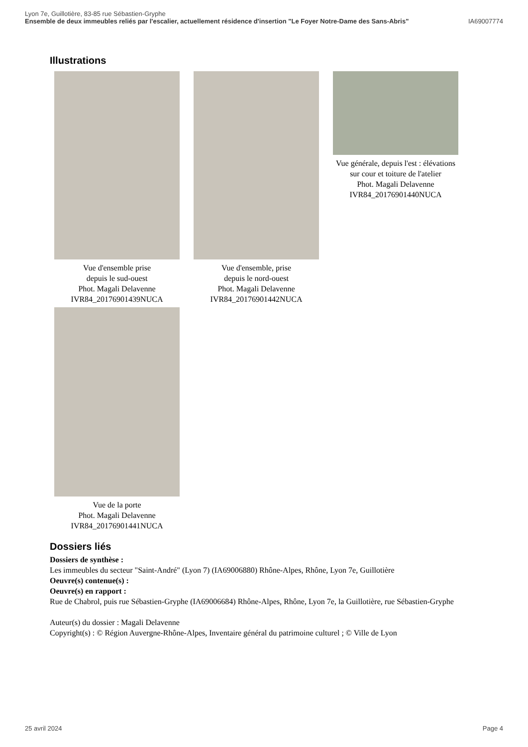Lyon 7e, Guillotière, 83-85 rue Sébastien-Gryphe
Ensemble de deux immeubles reliés par l'escalier, actuellement résidence d'insertion "Le Foyer Notre-Dame des Sans-Abris" IA69007774
Illustrations
Vue d'ensemble prise
depuis le sud-ouest
Phot. Magali Delavenne
IVR84_20176901439NUCA
Vue d'ensemble, prise
depuis le nord-ouest
Phot. Magali Delavenne
IVR84_20176901442NUCA
Vue générale, depuis l'est : élévations
sur cour et toiture de l'atelier
Phot. Magali Delavenne
IVR84_20176901440NUCA
Vue de la porte
Phot. Magali Delavenne
IVR84_20176901441NUCA
Dossiers liés
Dossiers de synthèse :
Les immeubles du secteur "Saint-André" (Lyon 7) (IA69006880) Rhône-Alpes, Rhône, Lyon 7e, Guillotière
Oeuvre(s) contenue(s) :
Oeuvre(s) en rapport :
Rue de Chabrol, puis rue Sébastien-Gryphe (IA69006684) Rhône-Alpes, Rhône, Lyon 7e, la Guillotière, rue Sébastien-Gryphe
Auteur(s) du dossier : Magali Delavenne
Copyright(s) : © Région Auvergne-Rhône-Alpes, Inventaire général du patrimoine culturel ; © Ville de Lyon
25 avril 2024 Page 4